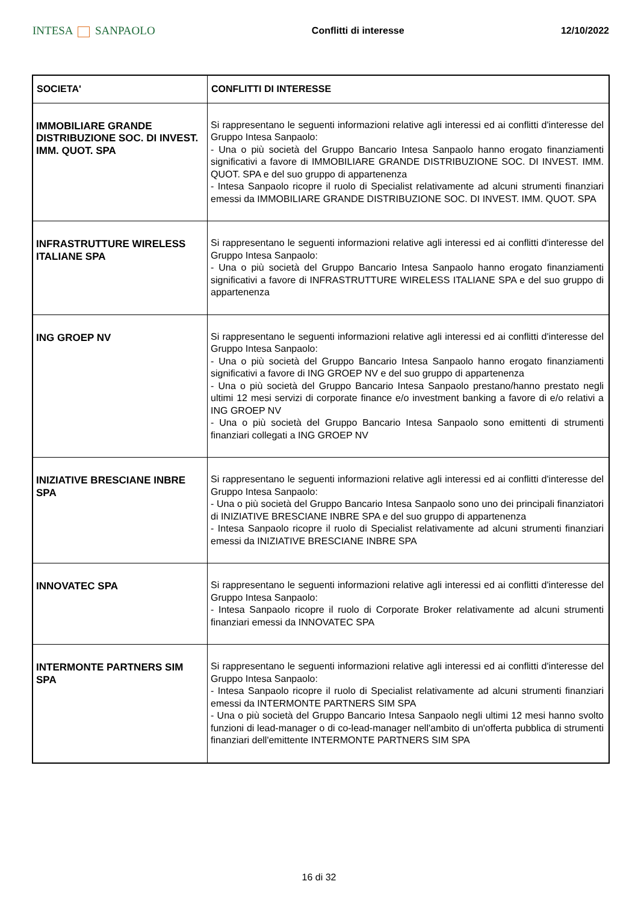INTESA SANPAOLO
Conflitti di interesse 12/10/2022
| SOCIETA' | CONFLITTI DI INTERESSE |
| --- | --- |
| IMMOBILIARE GRANDE DISTRIBUZIONE SOC. DI INVEST. IMM. QUOT. SPA | Si rappresentano le seguenti informazioni relative agli interessi ed ai conflitti d'interesse del Gruppo Intesa Sanpaolo: - Una o più società del Gruppo Bancario Intesa Sanpaolo hanno erogato finanziamenti significativi a favore di IMMOBILIARE GRANDE DISTRIBUZIONE SOC. DI INVEST. IMM. QUOT. SPA e del suo gruppo di appartenenza - Intesa Sanpaolo ricopre il ruolo di Specialist relativamente ad alcuni strumenti finanziari emessi da IMMOBILIARE GRANDE DISTRIBUZIONE SOC. DI INVEST. IMM. QUOT. SPA |
| INFRASTRUTTURE WIRELESS ITALIANE SPA | Si rappresentano le seguenti informazioni relative agli interessi ed ai conflitti d'interesse del Gruppo Intesa Sanpaolo: - Una o più società del Gruppo Bancario Intesa Sanpaolo hanno erogato finanziamenti significativi a favore di INFRASTRUTTURE WIRELESS ITALIANE SPA e del suo gruppo di appartenenza |
| ING GROEP NV | Si rappresentano le seguenti informazioni relative agli interessi ed ai conflitti d'interesse del Gruppo Intesa Sanpaolo: - Una o più società del Gruppo Bancario Intesa Sanpaolo hanno erogato finanziamenti significativi a favore di ING GROEP NV e del suo gruppo di appartenenza - Una o più società del Gruppo Bancario Intesa Sanpaolo prestano/hanno prestato negli ultimi 12 mesi servizi di corporate finance e/o investment banking a favore di e/o relativi a ING GROEP NV - Una o più società del Gruppo Bancario Intesa Sanpaolo sono emittenti di strumenti finanziari collegati a ING GROEP NV |
| INIZIATIVE BRESCIANE INBRE SPA | Si rappresentano le seguenti informazioni relative agli interessi ed ai conflitti d'interesse del Gruppo Intesa Sanpaolo: - Una o più società del Gruppo Bancario Intesa Sanpaolo sono uno dei principali finanziatori di INIZIATIVE BRESCIANE INBRE SPA e del suo gruppo di appartenenza - Intesa Sanpaolo ricopre il ruolo di Specialist relativamente ad alcuni strumenti finanziari emessi da INIZIATIVE BRESCIANE INBRE SPA |
| INNOVATEC SPA | Si rappresentano le seguenti informazioni relative agli interessi ed ai conflitti d'interesse del Gruppo Intesa Sanpaolo: - Intesa Sanpaolo ricopre il ruolo di Corporate Broker relativamente ad alcuni strumenti finanziari emessi da INNOVATEC SPA |
| INTERMONTE PARTNERS SIM SPA | Si rappresentano le seguenti informazioni relative agli interessi ed ai conflitti d'interesse del Gruppo Intesa Sanpaolo: - Intesa Sanpaolo ricopre il ruolo di Specialist relativamente ad alcuni strumenti finanziari emessi da INTERMONTE PARTNERS SIM SPA - Una o più società del Gruppo Bancario Intesa Sanpaolo negli ultimi 12 mesi hanno svolto funzioni di lead-manager o di co-lead-manager nell'ambito di un'offerta pubblica di strumenti finanziari dell'emittente INTERMONTE PARTNERS SIM SPA |
16 di 32